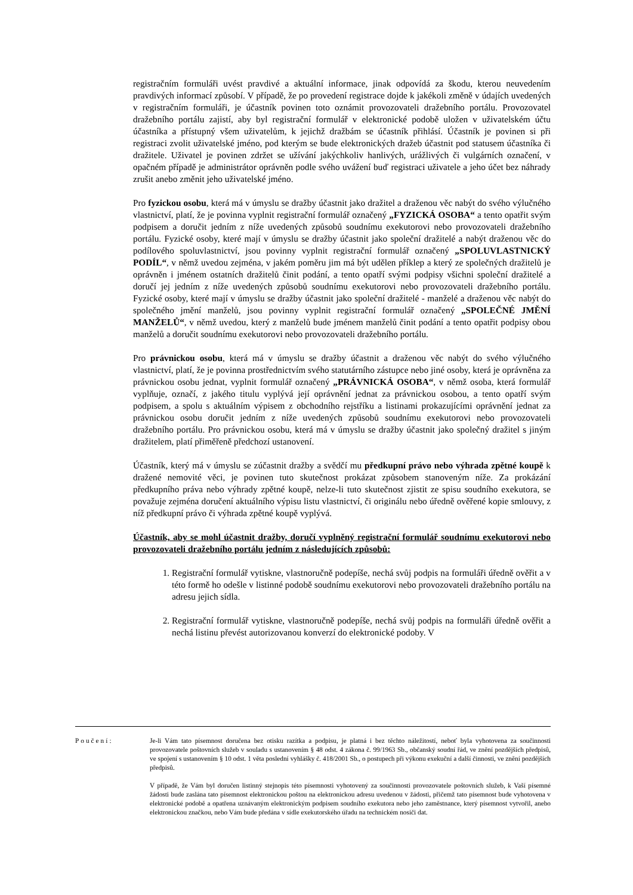registračním formuláři uvést pravdivé a aktuální informace, jinak odpovídá za škodu, kterou neuvedením pravdivých informací způsobí. V případě, že po provedení registrace dojde k jakékoli změně v údajích uvedených v registračním formuláři, je účastník povinen toto oznámit provozovateli dražebního portálu. Provozovatel dražebního portálu zajistí, aby byl registrační formulář v elektronické podobě uložen v uživatelském účtu účastníka a přístupný všem uživatelům, k jejichž dražbám se účastník přihlásí. Účastník je povinen si při registraci zvolit uživatelské jméno, pod kterým se bude elektronických dražeb účastnit pod statusem účastníka či dražitele. Uživatel je povinen zdržet se užívání jakýchkoliv hanlivých, urážlivých či vulgárních označení, v opačném případě je administrátor oprávněn podle svého uvážení buď registraci uživatele a jeho účet bez náhrady zrušit anebo změnit jeho uživatelské jméno.
Pro fyzickou osobu, která má v úmyslu se dražby účastnit jako dražitel a draženou věc nabýt do svého výlučného vlastnictví, platí, že je povinna vyplnit registrační formulář označený „FYZICKÁ OSOBA“ a tento opatřit svým podpisem a doručit jedním z níže uvedených způsobů soudnímu exekutorovi nebo provozovateli dražebního portálu. Fyzické osoby, které mají v úmyslu se dražby účastnit jako společní dražitelé a nabýt draženou věc do podílového spoluvlastnictví, jsou povinny vyplnit registrační formulář označený „SPOLUVLASTNICKÝ PODÍL“, v němž uvedou zejména, v jakém poměru jim má být udělen příklep a který ze společných dražitelů je oprávněn i jménem ostatních dražitelů činit podání, a tento opatří svými podpisy všichni společní dražitelé a doručí jej jedním z níže uvedených způsobů soudnímu exekutorovi nebo provozovateli dražebního portálu. Fyzické osoby, které mají v úmyslu se dražby účastnit jako společní dražitelé - manželé a draženou věc nabýt do společného jmění manželů, jsou povinny vyplnit registrační formulář označený „SPOLEČNÉ JMĚNÍ MANŽELŮ“, v němž uvedou, který z manželů bude jménem manželů činit podání a tento opatřit podpisy obou manželů a doručit soudnímu exekutorovi nebo provozovateli dražebního portálu.
Pro právnickou osobu, která má v úmyslu se dražby účastnit a draženou věc nabýt do svého výlučného vlastnictví, platí, že je povinna prostřednictvím svého statutárního zástupce nebo jiné osoby, která je oprávněna za právnickou osobu jednat, vyplnit formulář označený „PRÁVNICKÁ OSOBA“, v němž osoba, která formulář vyplňuje, označí, z jakého titulu vyplývá její oprávnění jednat za právnickou osobou, a tento opatří svým podpisem, a spolu s aktuálním výpisem z obchodního rejstříku a listinami prokazujícími oprávnění jednat za právnickou osobu doručit jedním z níže uvedených způsobů soudnímu exekutorovi nebo provozovateli dražebního portálu. Pro právnickou osobu, která má v úmyslu se dražby účastnit jako společný dražitel s jiným dražitelem, platí přiměřeně předchozí ustanovení.
Účastník, který má v úmyslu se zúčastnit dražby a svědčí mu předkupní právo nebo výhrada zpětné koupě k dražené nemovité věci, je povinen tuto skutečnost prokázat způsobem stanoveným níže. Za prokázání předkupního práva nebo výhrady zpětné koupě, nelze-li tuto skutečnost zjistit ze spisu soudního exekutora, se považuje zejména doručení aktuálního výpisu listu vlastnictví, či originálu nebo úředně ověřené kopie smlouvy, z níž předkupní právo či výhrada zpětné koupě vyplývá.
Účastník, aby se mohl účastnit dražby, doručí vyplněný registrační formulář soudnímu exekutorovi nebo provozovateli dražebního portálu jedním z následujících způsobů:
1. Registrační formulář vytiskne, vlastnoručně podepíše, nechá svůj podpis na formuláři úředně ověřit a v této formě ho odešle v listinné podobě soudnímu exekutorovi nebo provozovateli dražebního portálu na adresu jejich sídla.
2. Registrační formulář vytiskne, vlastnoručně podepíše, nechá svůj podpis na formuláři úředně ověřit a nechá listinu převést autorizovanou konverzí do elektronické podoby. V
Poučení: Je-li Vám tato písemnost doručena bez otisku razítka a podpisu, je platná i bez těchto náležitostí, neboť byla vyhotovena za součinnosti provozovatele poštovních služeb v souladu s ustanovením § 48 odst. 4 zákona č. 99/1963 Sb., občanský soudní řád, ve znění pozdějších předpisů, ve spojení s ustanovením § 10 odst. 1 věta poslední vyhlášky č. 418/2001 Sb., o postupech při výkonu exekuční a další činnosti, ve znění pozdějších předpisů.
V případě, že Vám byl doručen listinný stejnopis této písemnosti vyhotovený za součinnosti provozovatele poštovních služeb, k Vaší písemné žádosti bude zaslána tato písemnost elektronickou poštou na elektronickou adresu uvedenou v žádosti, přičemž tato písemnost bude vyhotovena v elektronické podobě a opatřena uznávaným elektronickým podpisem soudního exekutora nebo jeho zaměstnance, který písemnost vytvořil, anebo elektronickou značkou, nebo Vám bude předána v sídle exekutorského úřadu na technickém nosiči dat.